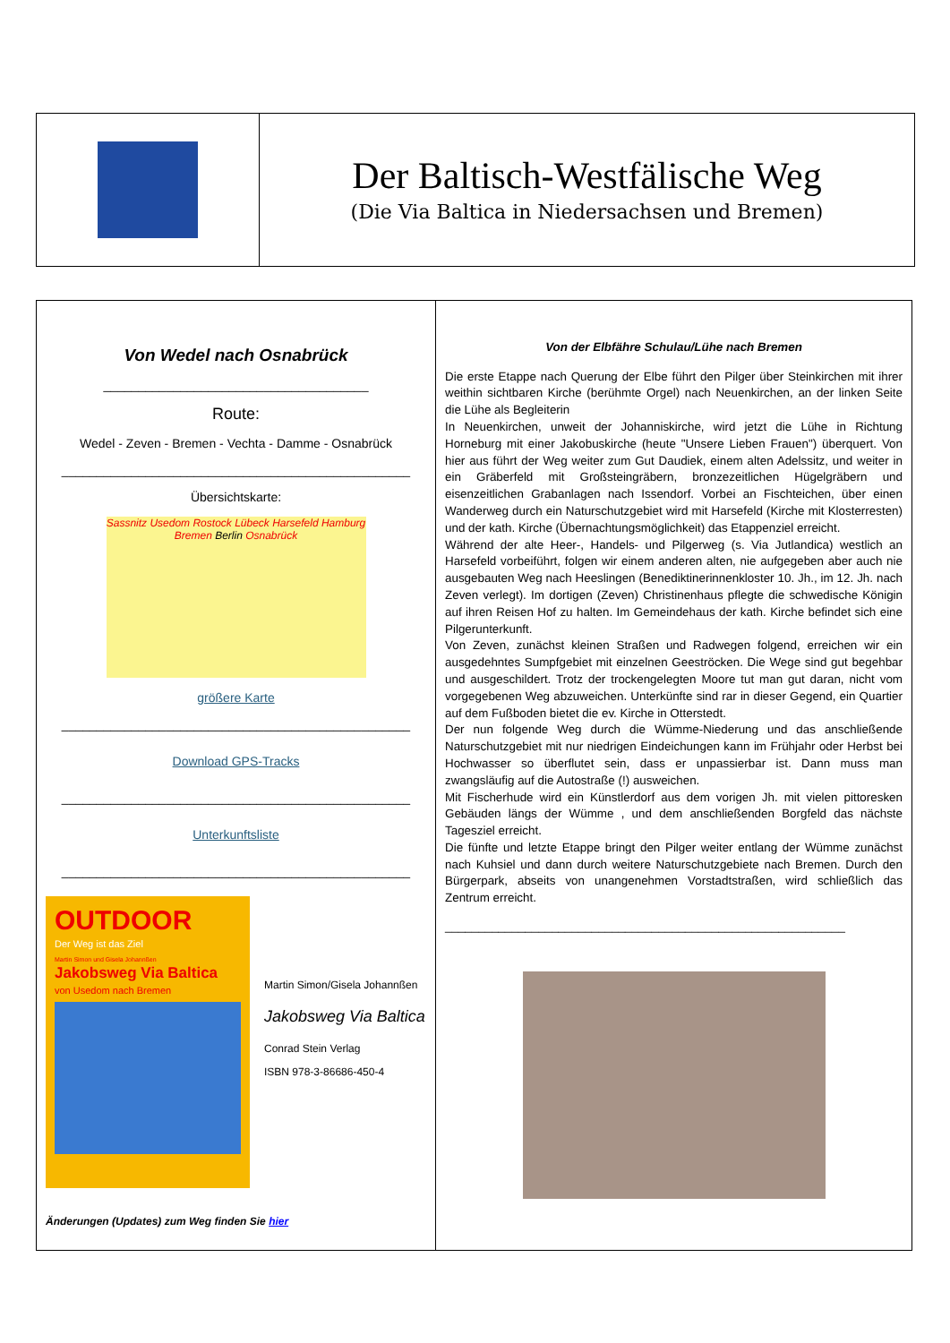Der Baltisch-Westfälische Weg
(Die Via Baltica in Niedersachsen und Bremen)
Von Wedel nach Osnabrück
______________________________________
Route:
Wedel - Zeven - Bremen - Vechta - Damme - Osnabrück
__________________________________________________
Übersichtskarte:
Sassnitz Usedom Rostock Lübeck Harsefeld Hamburg Bremen Berlin Osnabrück
größere Karte
__________________________________________________
Download GPS-Tracks
__________________________________________________
Unterkunftsliste
__________________________________________________
OUTDOOR
Der Weg ist das Ziel
Martin Simon und Gisela Johannßen
Jakobsweg Via Baltica
von Usedom nach Bremen
Martin Simon/Gisela Johannßen
Jakobsweg Via Baltica
Conrad Stein Verlag
ISBN 978-3-86686-450-4
Änderungen (Updates) zum Weg finden Sie hier
Von der Elbfähre Schulau/Lühe nach Bremen
Die erste Etappe nach Querung der Elbe führt den Pilger über Steinkirchen mit ihrer weithin sichtbaren Kirche (berühmte Orgel) nach Neuenkirchen, an der linken Seite die Lühe als Begleiterin
In Neuenkirchen, unweit der Johanniskirche, wird jetzt die Lühe in Richtung Horneburg mit einer Jakobuskirche (heute "Unsere Lieben Frauen") überquert. Von hier aus führt der Weg weiter zum Gut Daudiek, einem alten Adelssitz, und weiter in ein Gräberfeld mit Großsteingräbern, bronzezeitlichen Hügelgräbern und eisenzeitlichen Grabanlagen nach Issendorf. Vorbei an Fischteichen, über einen Wanderweg durch ein Naturschutzgebiet wird mit Harsefeld (Kirche mit Klosterresten) und der kath. Kirche (Übernachtungsmöglichkeit) das Etappenziel erreicht.
Während der alte Heer-, Handels- und Pilgerweg (s. Via Jutlandica) westlich an Harsefeld vorbeiführt, folgen wir einem anderen alten, nie aufgegeben aber auch nie ausgebauten Weg nach Heeslingen (Benediktinerinnenkloster 10. Jh., im 12. Jh. nach Zeven verlegt). Im dortigen (Zeven) Christinenhaus pflegte die schwedische Königin auf ihren Reisen Hof zu halten. Im Gemeindehaus der kath. Kirche befindet sich eine Pilgerunterkunft.
Von Zeven, zunächst kleinen Straßen und Radwegen folgend, erreichen wir ein ausgedehntes Sumpfgebiet mit einzelnen Geeströcken. Die Wege sind gut begehbar und ausgeschildert. Trotz der trockengelegten Moore tut man gut daran, nicht vom vorgegebenen Weg abzuweichen. Unterkünfte sind rar in dieser Gegend, ein Quartier auf dem Fußboden bietet die ev. Kirche in Otterstedt.
Der nun folgende Weg durch die Wümme-Niederung und das anschließende Naturschutzgebiet mit nur niedrigen Eindeichungen kann im Frühjahr oder Herbst bei Hochwasser so überflutet sein, dass er unpassierbar ist. Dann muss man zwangsläufig auf die Autostraße (!) ausweichen.
Mit Fischerhude wird ein Künstlerdorf aus dem vorigen Jh. mit vielen pittoresken Gebäuden längs der Wümme , und dem anschließenden Borgfeld das nächste Tagesziel erreicht.
Die fünfte und letzte Etappe bringt den Pilger weiter entlang der Wümme zunächst nach Kuhsiel und dann durch weitere Naturschutzgebiete nach Bremen. Durch den Bürgerpark, abseits von unangenehmen Vorstadtstraßen, wird schließlich das Zentrum erreicht.
____________________________________________________________